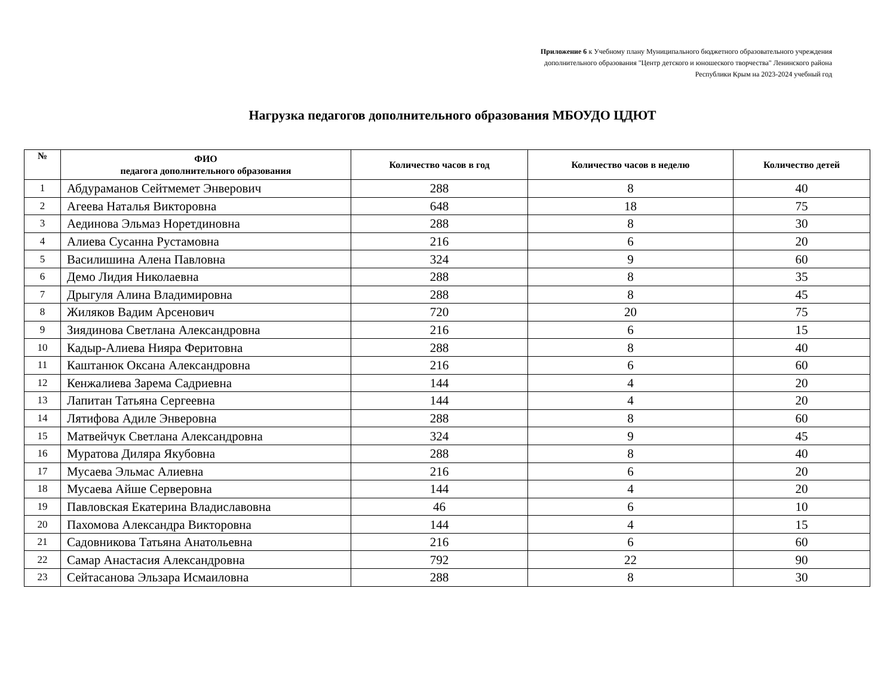Приложение 6 к Учебному плану Муниципального бюджетного образовательного учреждения
дополнительного образования "Центр детского и юношеского творчества" Ленинского района
Республики Крым на 2023-2024 учебный год
Нагрузка педагогов дополнительного образования МБОУДО ЦДЮТ
| № | ФИО педагога дополнительного образования | Количество часов в год | Количество часов в неделю | Количество детей |
| --- | --- | --- | --- | --- |
| 1 | Абдураманов Сейтмемет Энверович | 288 | 8 | 40 |
| 2 | Агеева Наталья Викторовна | 648 | 18 | 75 |
| 3 | Аединова Эльмаз Норетдиновна | 288 | 8 | 30 |
| 4 | Алиева Сусанна Рустамовна | 216 | 6 | 20 |
| 5 | Василишина Алена Павловна | 324 | 9 | 60 |
| 6 | Демо Лидия Николаевна | 288 | 8 | 35 |
| 7 | Дрыгуля Алина Владимировна | 288 | 8 | 45 |
| 8 | Жиляков Вадим Арсенович | 720 | 20 | 75 |
| 9 | Зиядинова Светлана Александровна | 216 | 6 | 15 |
| 10 | Кадыр-Алиева Нияра Феритовна | 288 | 8 | 40 |
| 11 | Каштанюк Оксана Александровна | 216 | 6 | 60 |
| 12 | Кенжалиева Зарема Садриевна | 144 | 4 | 20 |
| 13 | Лапитан Татьяна Сергеевна | 144 | 4 | 20 |
| 14 | Лятифова Адиле Энверовна | 288 | 8 | 60 |
| 15 | Матвейчук Светлана Александровна | 324 | 9 | 45 |
| 16 | Муратова Диляра Якубовна | 288 | 8 | 40 |
| 17 | Мусаева Эльмас Алиевна | 216 | 6 | 20 |
| 18 | Мусаева Айше Серверовна | 144 | 4 | 20 |
| 19 | Павловская Екатерина Владиславовна | 46 | 6 | 10 |
| 20 | Пахомова Александра Викторовна | 144 | 4 | 15 |
| 21 | Садовникова Татьяна Анатольевна | 216 | 6 | 60 |
| 22 | Самар Анастасия Александровна | 792 | 22 | 90 |
| 23 | Сейтасанова Эльзара Исмаиловна | 288 | 8 | 30 |